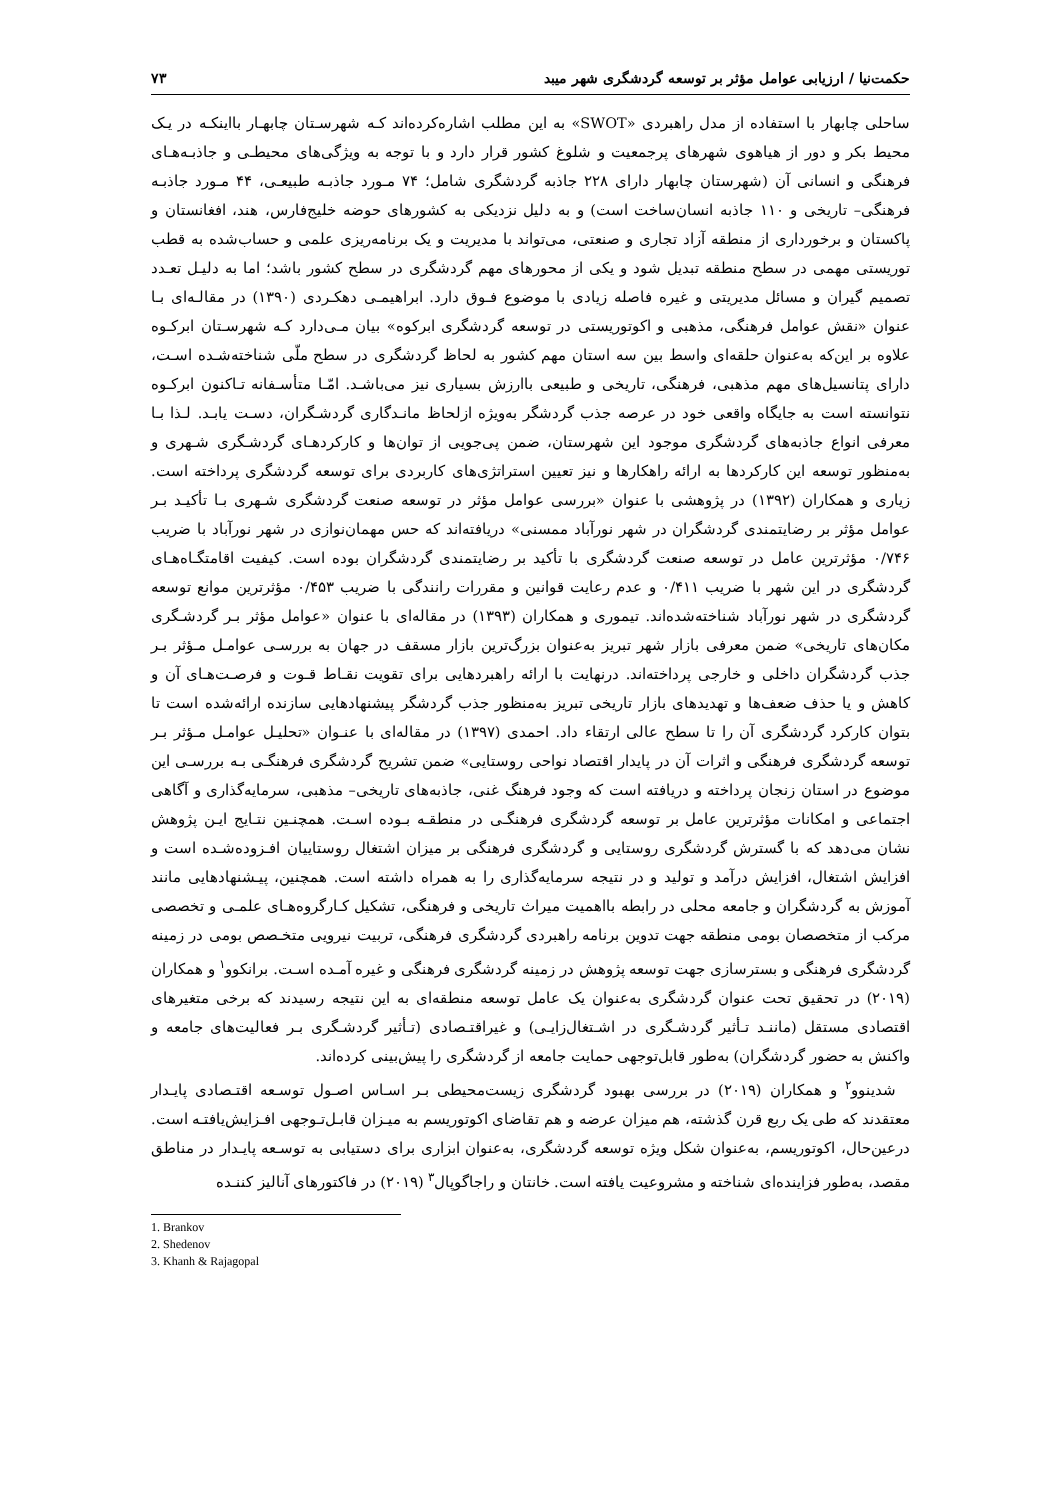حکمت‌نیا / ارزیابی عوامل مؤثر بر توسعه گردشگری شهر میبد ۷۳
ساحلی چابهار با استفاده از مدل راهبردی «SWOT» به این مطلب اشاره‌کرده‌اند کـه شهرسـتان چابهـار بااینکـه در یـک محیط بکر و دور از هیاهوی شهرهای پرجمعیت و شلوغ کشور قرار دارد و با توجه به ویژگی‌های محیطـی و جاذبـه‌هـای فرهنگی و انسانی آن (شهرستان چابهار دارای ۲۲۸ جاذبه گردشگری شامل؛ ۷۴ مـورد جاذبـه طبیعـی، ۴۴ مـورد جاذبـه فرهنگی– تاریخی و ۱۱۰ جاذبه انسان‌ساخت است) و به دلیل نزدیکی به کشورهای حوضه خلیج‌فارس، هند، افغانستان و پاکستان و برخورداری از منطقه آزاد تجاری و صنعتی، می‌تواند با مدیریت و یک برنامه‌ریزی علمی و حساب‌شده به قطب توریستی مهمی در سطح منطقه تبدیل شود و یکی از محورهای مهم گردشگری در سطح کشور باشد؛ اما به دلیـل تعـدد تصمیم گیران و مسائل مدیریتی و غیره فاصله زیادی با موضوع فـوق دارد. ابراهیمـی دهکـردی (۱۳۹۰) در مقالـه‌ای بـا عنوان «نقش عوامل فرهنگی، مذهبی و اکوتوریستی در توسعه گردشگری ابرکوه» بیان مـی‌دارد کـه شهرسـتان ابرکـوه علاوه بر این‌که به‌عنوان حلقه‌ای واسط بین سه استان مهم کشور به لحاظ گردشگری در سطح ملّی شناخته‌شـده اسـت، دارای پتانسیل‌های مهم مذهبی، فرهنگی، تاریخی و طبیعی باارزش بسیاری نیز می‌باشـد. امّـا متأسـفانه تـاکنون ابرکـوه نتوانسته است به جایگاه واقعی خود در عرصه جذب گردشگر به‌ویژه ازلحاظ مانـدگاری گردشـگران، دسـت یابـد. لـذا بـا معرفی انواع جاذبه‌های گردشگری موجود این شهرستان، ضمن پی‌جویی از توان‌ها و کارکردهـای گردشـگری شـهری و به‌منظور توسعه این کارکردها به ارائه راهکارها و نیز تعیین استراتژی‌های کاربردی برای توسعه گردشگری پرداخته است. زیاری و همکاران (۱۳۹۲) در پژوهشی با عنوان «بررسی عوامل مؤثر در توسعه صنعت گردشگری شـهری بـا تأکیـد بـر عوامل مؤثر بر رضایتمندی گردشگران در شهر نورآباد ممسنی» دریافته‌اند که حس مهمان‌نوازی در شهر نورآباد با ضریب ۰/۷۴۶ مؤثرترین عامل در توسعه صنعت گردشگری با تأکید بر رضایتمندی گردشگران بوده است. کیفیت اقامتگـاه‌هـای گردشگری در این شهر با ضریب ۰/۴۱۱ و عدم رعایت قوانین و مقررات رانندگی با ضریب ۰/۴۵۳ مؤثرترین موانع توسعه گردشگری در شهر نورآباد شناخته‌شده‌اند. تیموری و همکاران (۱۳۹۳) در مقاله‌ای با عنوان «عوامل مؤثر بـر گردشـگری مکان‌های تاریخی» ضمن معرفی بازار شهر تبریز به‌عنوان بزرگ‌ترین بازار مسقف در جهان به بررسـی عوامـل مـؤثر بـر جذب گردشگران داخلی و خارجی پرداخته‌اند. درنهایت با ارائه راهبردهایی برای تقویت نقـاط قـوت و فرصـت‌هـای آن و کاهش و یا حذف ضعف‌ها و تهدیدهای بازار تاریخی تبریز به‌منظور جذب گردشگر پیشنهادهایی سازنده ارائه‌شده است تا بتوان کارکرد گردشگری آن را تا سطح عالی ارتقاء داد. احمدی (۱۳۹۷) در مقاله‌ای با عنـوان «تحلیـل عوامـل مـؤثر بـر توسعه گردشگری فرهنگی و اثرات آن در پایدار اقتصاد نواحی روستایی» ضمن تشریح گردشگری فرهنگـی بـه بررسـی این موضوع در استان زنجان پرداخته و دریافته است که وجود فرهنگ غنی، جاذبه‌های تاریخی– مذهبی، سرمایه‌گذاری و آگاهی اجتماعی و امکانات مؤثرترین عامل بر توسعه گردشگری فرهنگـی در منطقـه بـوده اسـت. همچنـین نتـایج ایـن پژوهش نشان می‌دهد که با گسترش گردشگری روستایی و گردشگری فرهنگی بر میزان اشتغال روستاییان افـزوده‌شـده است و افزایش اشتغال، افزایش درآمد و تولید و در نتیجه سرمایه‌گذاری را به همراه داشته است. همچنین، پیـشنهادهایی مانند آموزش به گردشگران و جامعه محلی در رابطه بااهمیت میراث تاریخی و فرهنگی، تشکیل کـارگروه‌هـای علمـی و تخصصی مرکب از متخصصان بومی منطقه جهت تدوین برنامه راهبردی گردشگری فرهنگی، تربیت نیرویی متخـصص بومی در زمینه گردشگری فرهنگی و بسترسازی جهت توسعه پژوهش در زمینه گردشگری فرهنگی و غیره آمـده اسـت. برانکوو<sup>۱</sup> و همکاران (۲۰۱۹) در تحقیق تحت عنوان گردشگری به‌عنوان یک عامل توسعه منطقه‌ای به این نتیجه رسیدند که برخی متغیرهای اقتصادی مستقل (ماننـد تـأثیر گردشـگری در اشـتغال‌زایـی) و غیراقتـصادی (تـأثیر گردشـگری بـر فعالیت‌های جامعه و واکنش به حضور گردشگران) به‌طور قابل‌توجهی حمایت جامعه از گردشگری را پیش‌بینی کرده‌اند.
شدینوو<sup>۲</sup> و همکاران (۲۰۱۹) در بررسی بهبود گردشگری زیست‌محیطی بـر اسـاس اصـول توسـعه اقتـصادی پایـدار معتقدند که طی یک ربع قرن گذشته، هم میزان عرضه و هم تقاضای اکوتوریسم به میـزان قابـل‌تـوجهی افـزایش‌یافتـه است. درعین‌حال، اکوتوریسم، به‌عنوان شکل ویژه توسعه گردشگری، به‌عنوان ابزاری برای دستیابی به توسـعه پایـدار در مناطق مقصد، به‌طور فزاینده‌ای شناخته و مشروعیت یافته است. خانتان و راجاگوپال<sup>۳</sup> (۲۰۱۹) در فاکتورهای آنالیز کننـده
1. Brankov
2. Shedenov
3. Khanh & Rajagopal